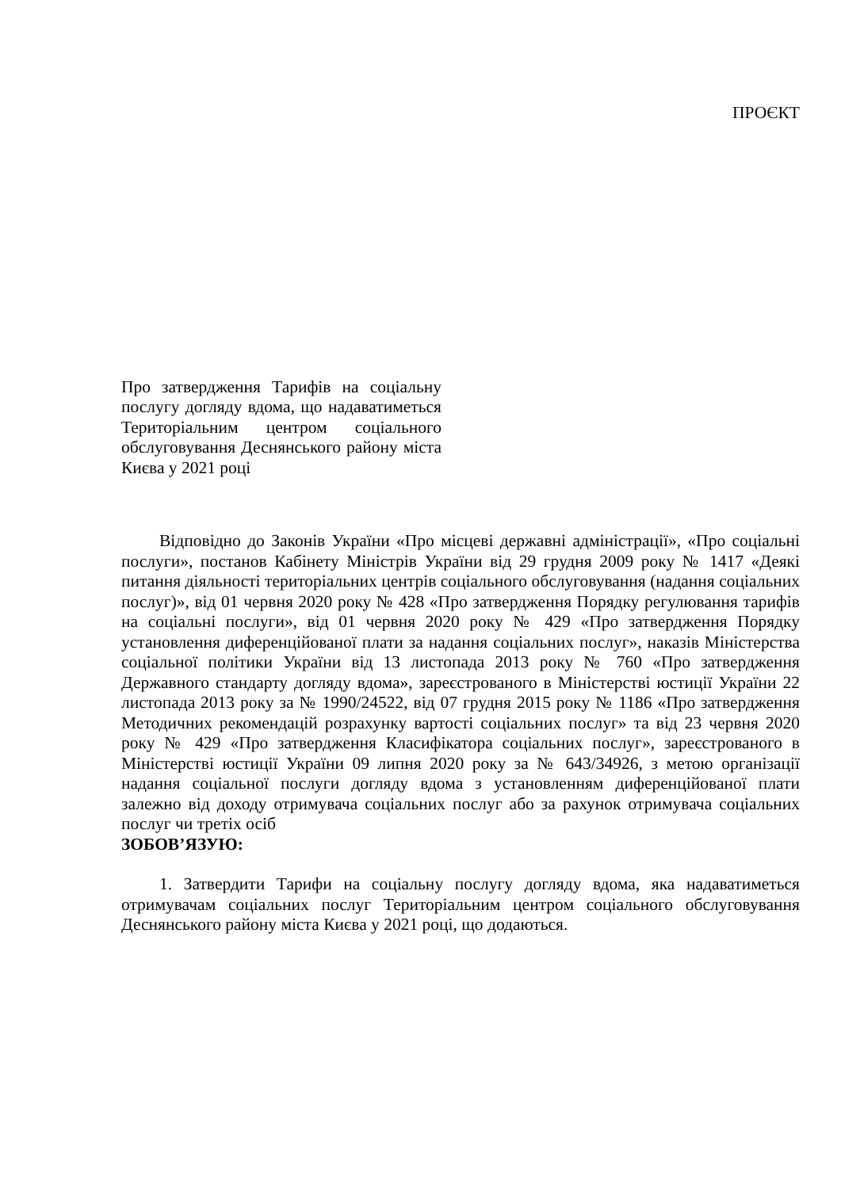ПРОЄКТ
Про затвердження Тарифів на соціальну послугу догляду вдома, що надаватиметься Територіальним центром соціального обслуговування Деснянського району міста Києва у 2021 році
Відповідно до Законів України «Про місцеві державні адміністрації», «Про соціальні послуги», постанов Кабінету Міністрів України від 29 грудня 2009 року № 1417 «Деякі питання діяльності територіальних центрів соціального обслуговування (надання соціальних послуг)», від 01 червня 2020 року № 428 «Про затвердження Порядку регулювання тарифів на соціальні послуги», від 01 червня 2020 року № 429 «Про затвердження Порядку установлення диференційованої плати за надання соціальних послуг», наказів Міністерства соціальної політики України від 13 листопада 2013 року № 760 «Про затвердження Державного стандарту догляду вдома», зареєстрованого в Міністерстві юстиції України 22 листопада 2013 року за № 1990/24522, від 07 грудня 2015 року № 1186 «Про затвердження Методичних рекомендацій розрахунку вартості соціальних послуг» та від 23 червня 2020 року № 429 «Про затвердження Класифікатора соціальних послуг», зареєстрованого в Міністерстві юстиції України 09 липня 2020 року за № 643/34926, з метою організації надання соціальної послуги догляду вдома з установленням диференційованої плати залежно від доходу отримувача соціальних послуг або за рахунок отримувача соціальних послуг чи третіх осіб
ЗОБОВ’ЯЗУЮ:
1. Затвердити Тарифи на соціальну послугу догляду вдома, яка надаватиметься отримувачам соціальних послуг Територіальним центром соціального обслуговування Деснянського району міста Києва у 2021 році, що додаються.